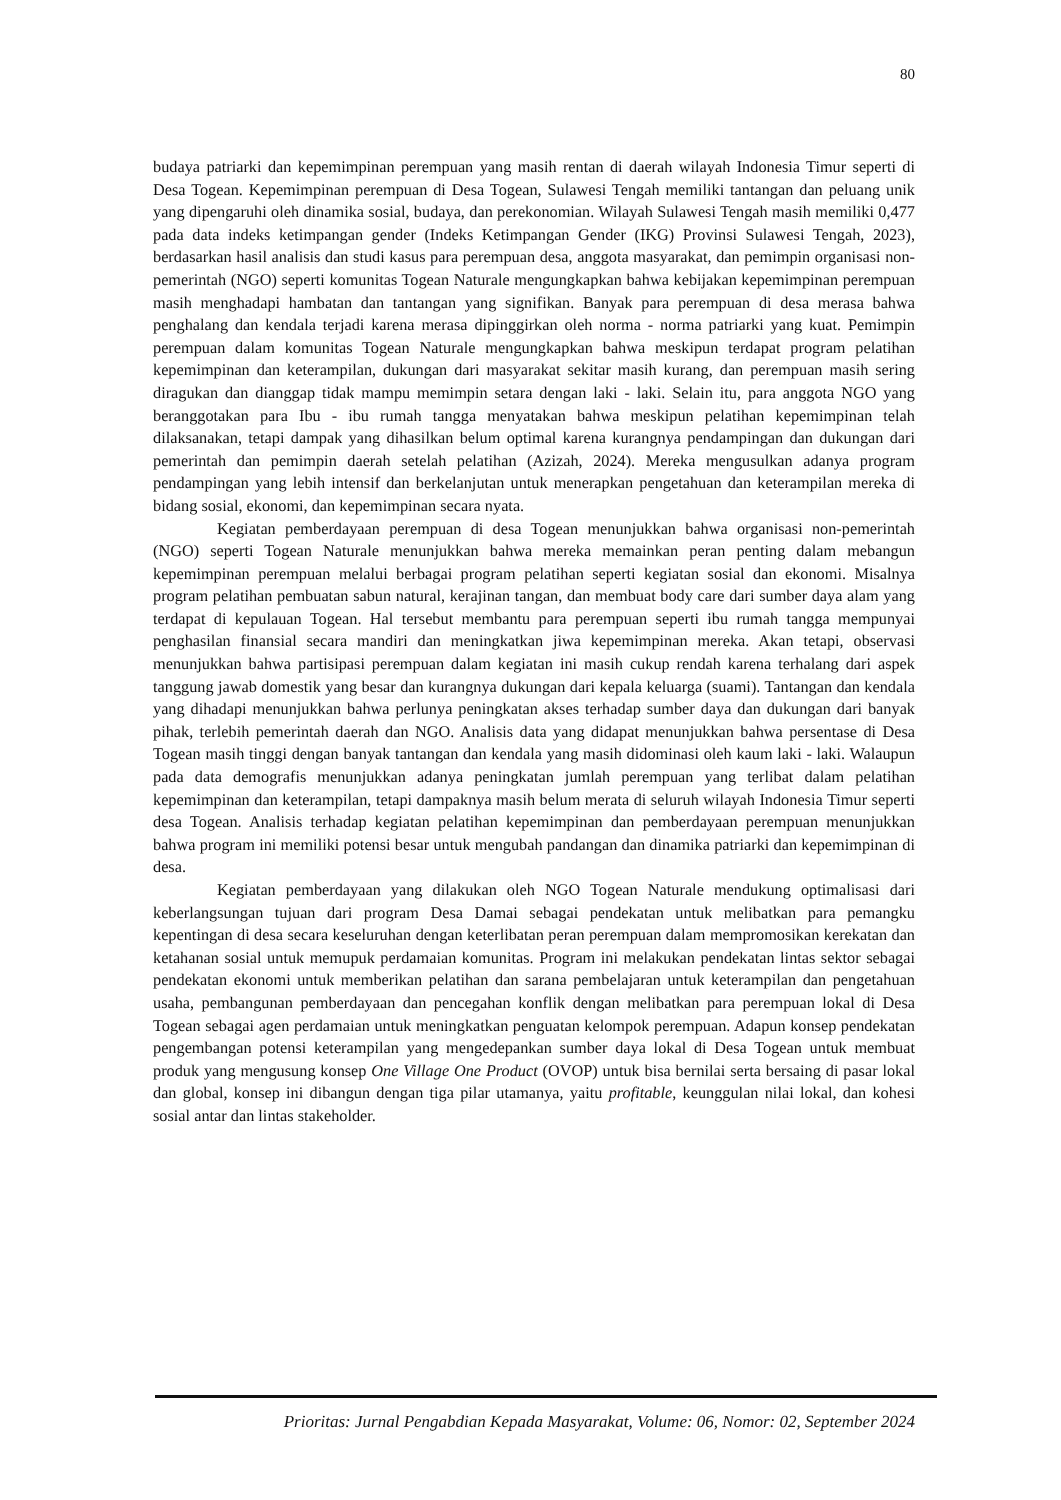80
budaya patriarki dan kepemimpinan perempuan yang masih rentan di daerah wilayah Indonesia Timur seperti di Desa Togean. Kepemimpinan perempuan di Desa Togean, Sulawesi Tengah memiliki tantangan dan peluang unik yang dipengaruhi oleh dinamika sosial, budaya, dan perekonomian. Wilayah Sulawesi Tengah masih memiliki 0,477 pada data indeks ketimpangan gender (Indeks Ketimpangan Gender (IKG) Provinsi Sulawesi Tengah, 2023), berdasarkan hasil analisis dan studi kasus para perempuan desa, anggota masyarakat, dan pemimpin organisasi non-pemerintah (NGO) seperti komunitas Togean Naturale mengungkapkan bahwa kebijakan kepemimpinan perempuan masih menghadapi hambatan dan tantangan yang signifikan. Banyak para perempuan di desa merasa bahwa penghalang dan kendala terjadi karena merasa dipinggirkan oleh norma - norma patriarki yang kuat. Pemimpin perempuan dalam komunitas Togean Naturale mengungkapkan bahwa meskipun terdapat program pelatihan kepemimpinan dan keterampilan, dukungan dari masyarakat sekitar masih kurang, dan perempuan masih sering diragukan dan dianggap tidak mampu memimpin setara dengan laki - laki. Selain itu, para anggota NGO yang beranggotakan para Ibu - ibu rumah tangga menyatakan bahwa meskipun pelatihan kepemimpinan telah dilaksanakan, tetapi dampak yang dihasilkan belum optimal karena kurangnya pendampingan dan dukungan dari pemerintah dan pemimpin daerah setelah pelatihan (Azizah, 2024). Mereka mengusulkan adanya program pendampingan yang lebih intensif dan berkelanjutan untuk menerapkan pengetahuan dan keterampilan mereka di bidang sosial, ekonomi, dan kepemimpinan secara nyata.
Kegiatan pemberdayaan perempuan di desa Togean menunjukkan bahwa organisasi non-pemerintah (NGO) seperti Togean Naturale menunjukkan bahwa mereka memainkan peran penting dalam mebangun kepemimpinan perempuan melalui berbagai program pelatihan seperti kegiatan sosial dan ekonomi. Misalnya program pelatihan pembuatan sabun natural, kerajinan tangan, dan membuat body care dari sumber daya alam yang terdapat di kepulauan Togean. Hal tersebut membantu para perempuan seperti ibu rumah tangga mempunyai penghasilan finansial secara mandiri dan meningkatkan jiwa kepemimpinan mereka. Akan tetapi, observasi menunjukkan bahwa partisipasi perempuan dalam kegiatan ini masih cukup rendah karena terhalang dari aspek tanggung jawab domestik yang besar dan kurangnya dukungan dari kepala keluarga (suami). Tantangan dan kendala yang dihadapi menunjukkan bahwa perlunya peningkatan akses terhadap sumber daya dan dukungan dari banyak pihak, terlebih pemerintah daerah dan NGO. Analisis data yang didapat menunjukkan bahwa persentase di Desa Togean masih tinggi dengan banyak tantangan dan kendala yang masih didominasi oleh kaum laki - laki. Walaupun pada data demografis menunjukkan adanya peningkatan jumlah perempuan yang terlibat dalam pelatihan kepemimpinan dan keterampilan, tetapi dampaknya masih belum merata di seluruh wilayah Indonesia Timur seperti desa Togean. Analisis terhadap kegiatan pelatihan kepemimpinan dan pemberdayaan perempuan menunjukkan bahwa program ini memiliki potensi besar untuk mengubah pandangan dan dinamika patriarki dan kepemimpinan di desa.
Kegiatan pemberdayaan yang dilakukan oleh NGO Togean Naturale mendukung optimalisasi dari keberlangsungan tujuan dari program Desa Damai sebagai pendekatan untuk melibatkan para pemangku kepentingan di desa secara keseluruhan dengan keterlibatan peran perempuan dalam mempromosikan kerekatan dan ketahanan sosial untuk memupuk perdamaian komunitas. Program ini melakukan pendekatan lintas sektor sebagai pendekatan ekonomi untuk memberikan pelatihan dan sarana pembelajaran untuk keterampilan dan pengetahuan usaha, pembangunan pemberdayaan dan pencegahan konflik dengan melibatkan para perempuan lokal di Desa Togean sebagai agen perdamaian untuk meningkatkan penguatan kelompok perempuan. Adapun konsep pendekatan pengembangan potensi keterampilan yang mengedepankan sumber daya lokal di Desa Togean untuk membuat produk yang mengusung konsep One Village One Product (OVOP) untuk bisa bernilai serta bersaing di pasar lokal dan global, konsep ini dibangun dengan tiga pilar utamanya, yaitu profitable, keunggulan nilai lokal, dan kohesi sosial antar dan lintas stakeholder.
Prioritas: Jurnal Pengabdian Kepada Masyarakat, Volume: 06, Nomor: 02, September 2024